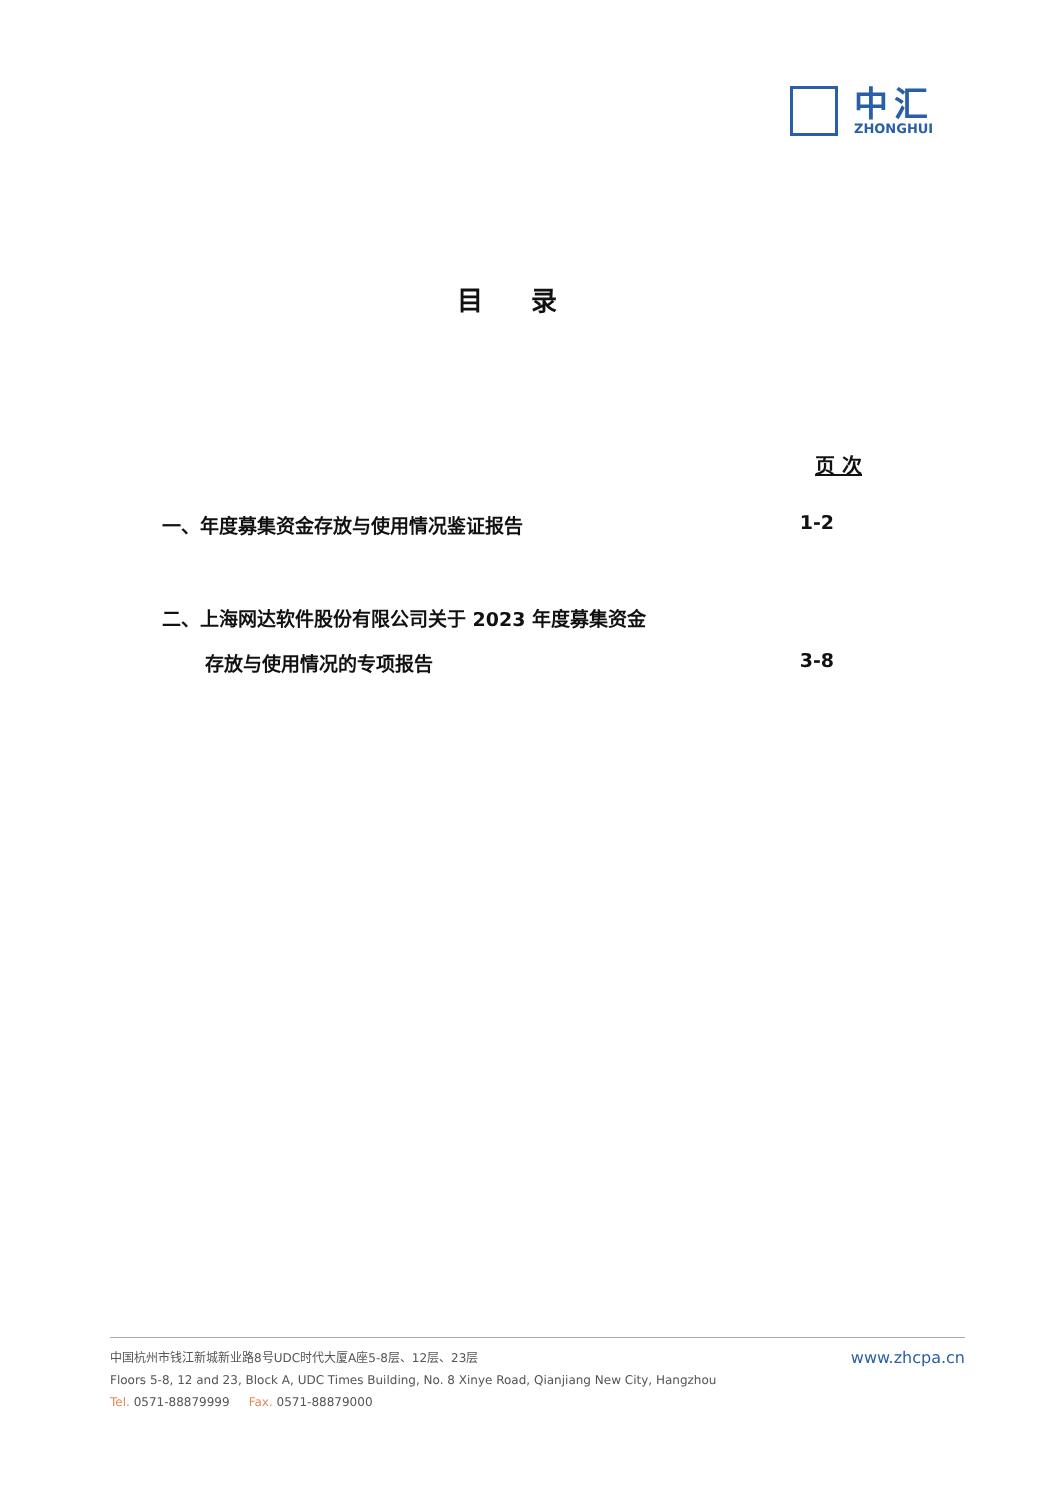中汇
ZHONGHUI
目录
页 次
一、年度募集资金存放与使用情况鉴证报告 1-2
二、上海网达软件股份有限公司关于 2023 年度募集资金
存放与使用情况的专项报告 3-8
www.zhcpa.cn
中国杭州市钱江新城新业路8号UDC时代大厦A座5-8层、12层、23层
Floors 5-8, 12 and 23, Block A, UDC Times Building, No. 8 Xinye Road, Qianjiang New City, Hangzhou
Tel. 0571-88879999 Fax. 0571-88879000